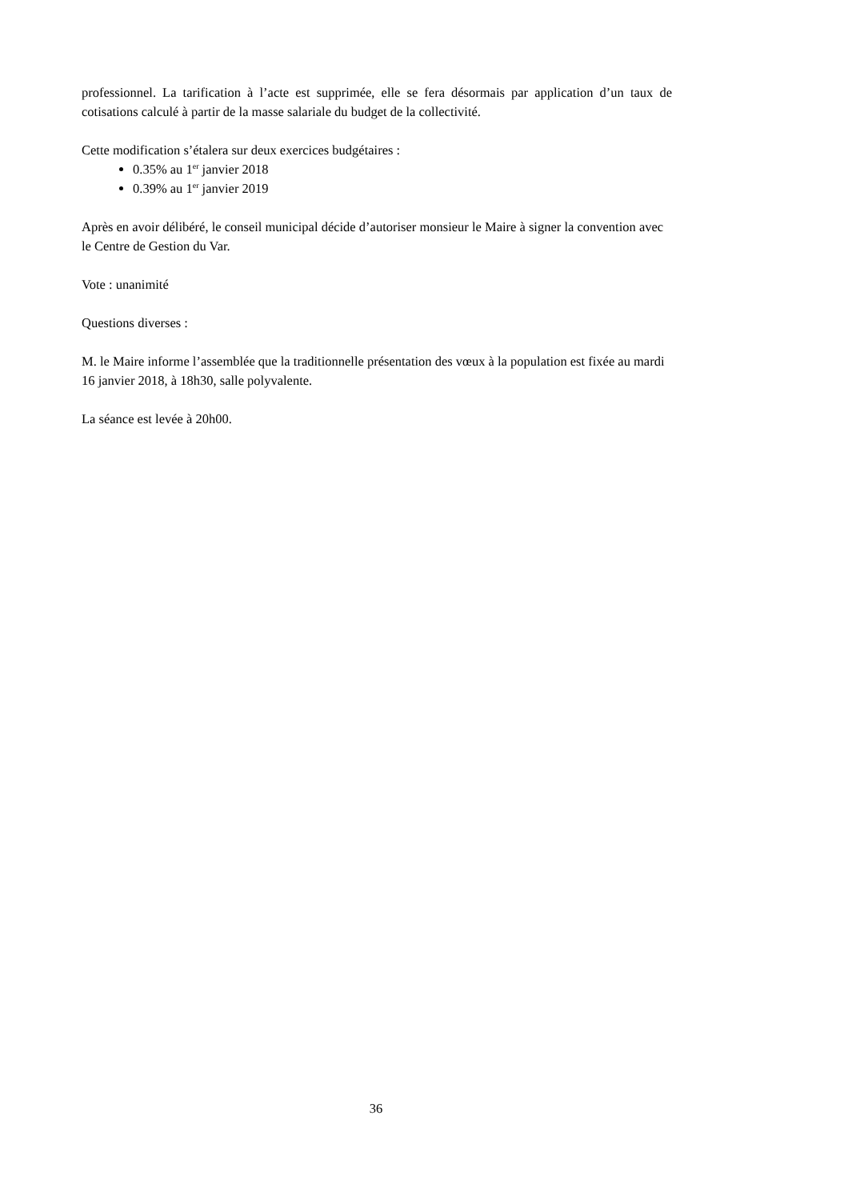professionnel. La tarification à l’acte est supprimée, elle se fera désormais par application d’un taux de cotisations calculé à partir de la masse salariale du budget de la collectivité.
Cette modification s’étalera sur deux exercices budgétaires :
0.35% au 1<sup>er</sup> janvier 2018
0.39% au 1<sup>er</sup> janvier 2019
Après en avoir délibéré, le conseil municipal décide d’autoriser monsieur le Maire à signer la convention avec le Centre de Gestion du Var.
Vote : unanimité
Questions diverses :
M. le Maire informe l’assemblée que la traditionnelle présentation des vœux à la population est fixée au mardi 16 janvier 2018, à 18h30, salle polyvalente.
La séance est levée à 20h00.
36